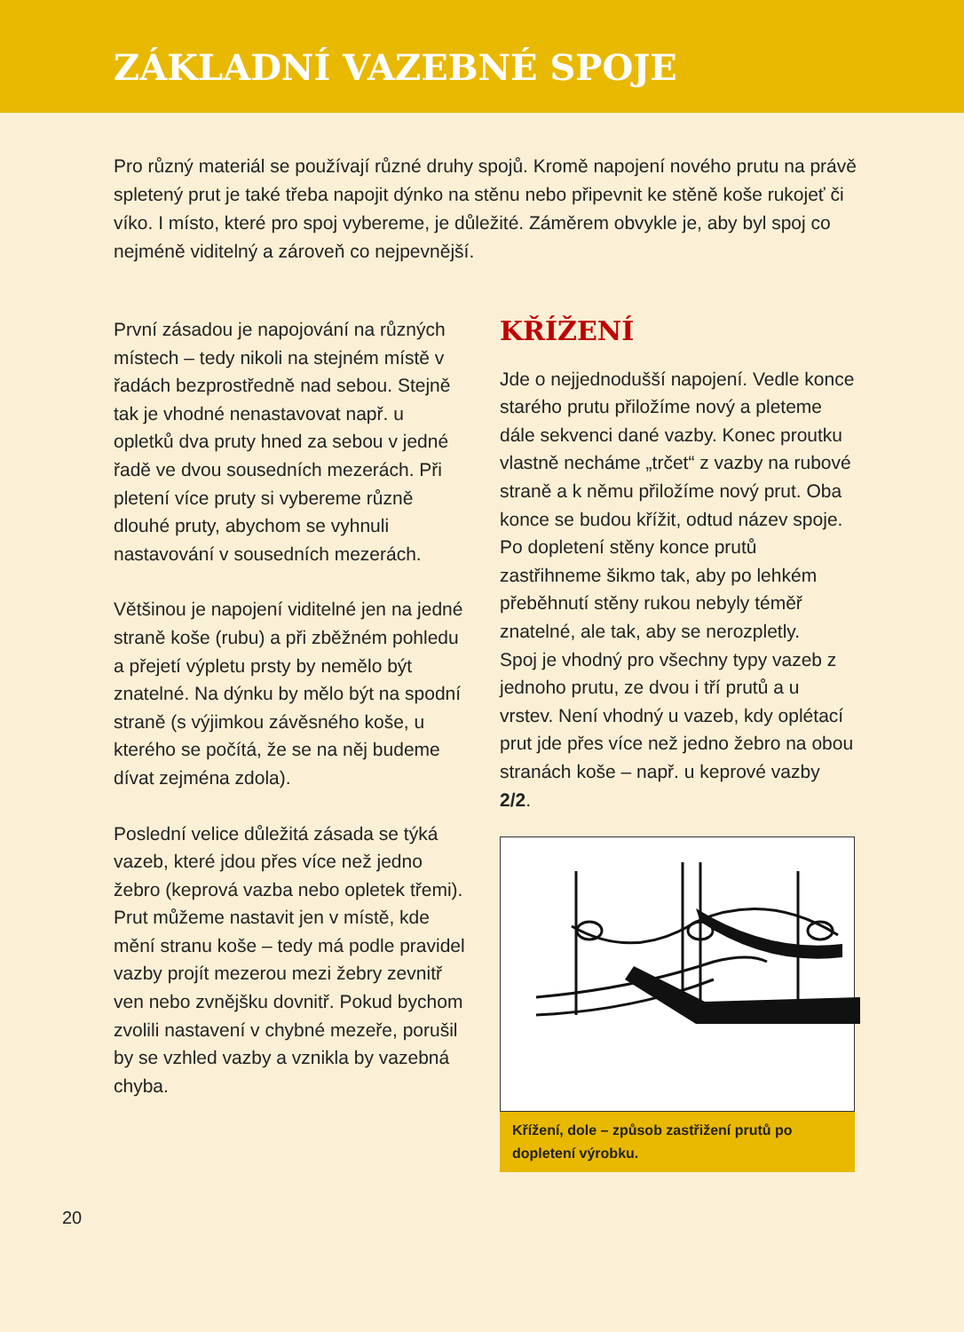ZÁKLADNÍ VAZEBNÉ SPOJE
Pro různý materiál se používají různé druhy spojů. Kromě napojení nového prutu na právě spletený prut je také třeba napojit dýnko na stěnu nebo připevnit ke stěně koše rukojeť či víko. I místo, které pro spoj vybereme, je důležité. Záměrem obvykle je, aby byl spoj co nejméně viditelný a zároveň co nejpevnější.
První zásadou je napojování na různých místech – tedy nikoli na stejném místě v řadách bezprostředně nad sebou. Stejně tak je vhodné nenastavovat např. u opletků dva pruty hned za sebou v jedné řadě ve dvou sousedních mezerách. Při pletení více pruty si vybereme různě dlouhé pruty, abychom se vyhnuli nastavování v sousedních mezerách.
Většinou je napojení viditelné jen na jedné straně koše (rubu) a při zběžném pohledu a přejetí výpletu prsty by nemělo být znatelné. Na dýnku by mělo být na spodní straně (s výjimkou závěsného koše, u kterého se počítá, že se na něj budeme dívat zejména zdola).
Poslední velice důležitá zásada se týká vazeb, které jdou přes více než jedno žebro (keprová vazba nebo opletek třemi). Prut můžeme nastavit jen v místě, kde mění stranu koše – tedy má podle pravidel vazby projít mezerou mezi žebry zevnitř ven nebo zvnějšku dovnitř. Pokud bychom zvolili nastavení v chybné mezeře, porušil by se vzhled vazby a vznikla by vazebná chyba.
KŘÍŽENÍ
Jde o nejjednodušší napojení. Vedle konce starého prutu přiložíme nový a pleteme dále sekvenci dané vazby. Konec proutku vlastně necháme „trčet“ z vazby na rubové straně a k němu přiložíme nový prut. Oba konce se budou křížit, odtud název spoje. Po dopletení stěny konce prutů zastřihneme šikmo tak, aby po lehkém přeběhnutí stěny rukou nebyly téměř znatelné, ale tak, aby se nerozpletly.
Spoj je vhodný pro všechny typy vazeb z jednoho prutu, ze dvou i tří prutů a u vrstev. Není vhodný u vazeb, kdy oplétací prut jde přes více než jedno žebro na obou stranách koše – např. u keprové vazby 2/2.
Křížení, dole – způsob zastřižení prutů po dopletení výrobku.
20